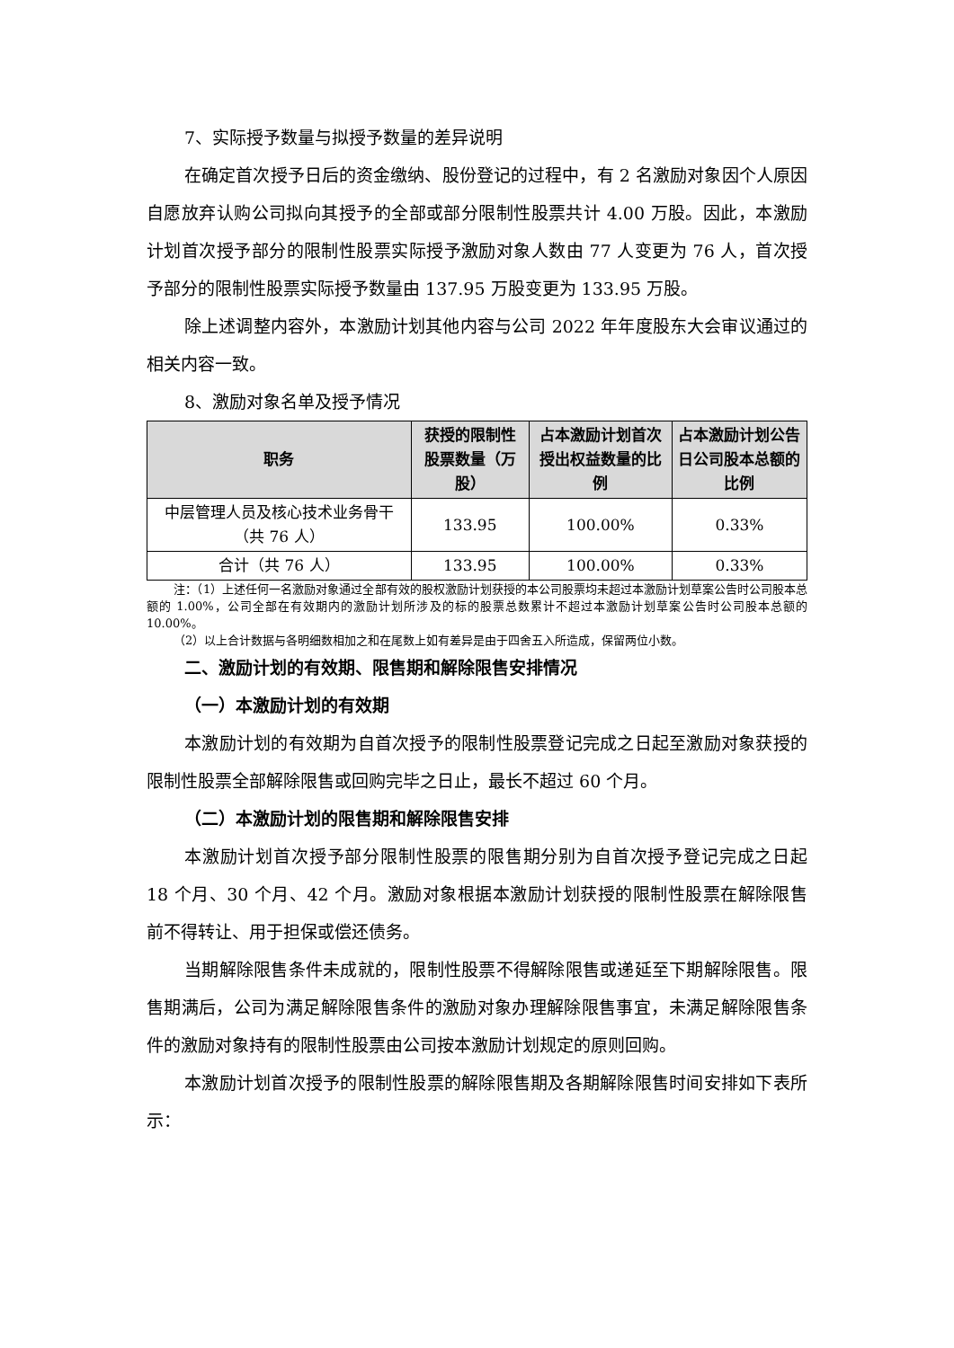7、实际授予数量与拟授予数量的差异说明
在确定首次授予日后的资金缴纳、股份登记的过程中，有 2 名激励对象因个人原因自愿放弃认购公司拟向其授予的全部或部分限制性股票共计 4.00 万股。因此，本激励计划首次授予部分的限制性股票实际授予激励对象人数由 77 人变更为 76 人，首次授予部分的限制性股票实际授予数量由 137.95 万股变更为 133.95 万股。
除上述调整内容外，本激励计划其他内容与公司 2022 年年度股东大会审议通过的相关内容一致。
8、激励对象名单及授予情况
| 职务 | 获授的限制性股票数量（万股） | 占本激励计划首次授出权益数量的比例 | 占本激励计划公告日公司股本总额的比例 |
| --- | --- | --- | --- |
| 中层管理人员及核心技术业务骨干 （共 76 人） | 133.95 | 100.00% | 0.33% |
| 合计（共 76 人） | 133.95 | 100.00% | 0.33% |
注：（1）上述任何一名激励对象通过全部有效的股权激励计划获授的本公司股票均未超过本激励计划草案公告时公司股本总额的 1.00%，公司全部在有效期内的激励计划所涉及的标的股票总数累计不超过本激励计划草案公告时公司股本总额的 10.00%。
（2）以上合计数据与各明细数相加之和在尾数上如有差异是由于四舍五入所造成，保留两位小数。
二、激励计划的有效期、限售期和解除限售安排情况
（一）本激励计划的有效期
本激励计划的有效期为自首次授予的限制性股票登记完成之日起至激励对象获授的限制性股票全部解除限售或回购完毕之日止，最长不超过 60 个月。
（二）本激励计划的限售期和解除限售安排
本激励计划首次授予部分限制性股票的限售期分别为自首次授予登记完成之日起 18 个月、30 个月、42 个月。激励对象根据本激励计划获授的限制性股票在解除限售前不得转让、用于担保或偿还债务。
当期解除限售条件未成就的，限制性股票不得解除限售或递延至下期解除限售。限售期满后，公司为满足解除限售条件的激励对象办理解除限售事宜，未满足解除限售条件的激励对象持有的限制性股票由公司按本激励计划规定的原则回购。
本激励计划首次授予的限制性股票的解除限售期及各期解除限售时间安排如下表所示：